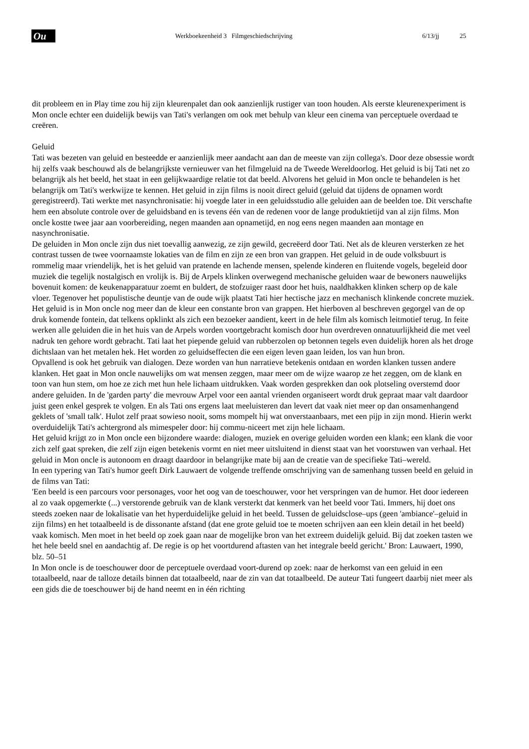Ou
Werkboekeenheid 3 Filmgeschiedschrijving 6/13/jj 25
dit probleem en in Play time zou hij zijn kleurenpalet dan ook aanzienlijk rustiger van toon houden. Als eerste kleurenexperiment is Mon oncle echter een duidelijk bewijs van Tati's verlangen om ook met behulp van kleur een cinema van perceptuele overdaad te creëren.
Geluid
Tati was bezeten van geluid en besteedde er aanzienlijk meer aandacht aan dan de meeste van zijn collega's. Door deze obsessie wordt hij zelfs vaak beschouwd als de belangrijkste vernieuwer van het filmgeluid na de Tweede Wereldoorlog. Het geluid is bij Tati net zo belangrijk als het beeld, het staat in een gelijkwaardige relatie tot dat beeld. Alvorens het geluid in Mon oncle te behandelen is het belangrijk om Tati's werkwijze te kennen. Het geluid in zijn films is nooit direct geluid (geluid dat tijdens de opnamen wordt geregistreerd). Tati werkte met nasynchronisatie: hij voegde later in een geluidsstudio alle geluiden aan de beelden toe. Dit verschafte hem een absolute controle over de geluidsband en is tevens één van de redenen voor de lange produktietijd van al zijn films. Mon oncle kostte twee jaar aan voorbereiding, negen maanden aan opnametijd, en nog eens negen maanden aan montage en nasynchronisatie.
De geluiden in Mon oncle zijn dus niet toevallig aanwezig, ze zijn gewild, gecreëerd door Tati. Net als de kleuren versterken ze het contrast tussen de twee voornaamste lokaties van de film en zijn ze een bron van grappen. Het geluid in de oude volksbuurt is rommelig maar vriendelijk, het is het geluid van pratende en lachende mensen, spelende kinderen en fluitende vogels, begeleid door muziek die tegelijk nostalgisch en vrolijk is. Bij de Arpels klinken overwegend mechanische geluiden waar de bewoners nauwelijks bovenuit komen: de keukenapparatuur zoemt en buldert, de stofzuiger raast door het huis, naaldhakken klinken scherp op de kale vloer. Tegenover het populistische deuntje van de oude wijk plaatst Tati hier hectische jazz en mechanisch klinkende concrete muziek. Het geluid is in Mon oncle nog meer dan de kleur een constante bron van grappen. Het hierboven al beschreven gegorgel van de op druk komende fontein, dat telkens opklinkt als zich een bezoeker aandient, keert in de hele film als komisch leitmotief terug. In feite werken alle geluiden die in het huis van de Arpels worden voortgebracht komisch door hun overdreven onnatuurlijkheid die met veel nadruk ten gehore wordt gebracht. Tati laat het piepende geluid van rubberzolen op betonnen tegels even duidelijk horen als het droge dichtslaan van het metalen hek. Het worden zo geluidseffecten die een eigen leven gaan leiden, los van hun bron.
Opvallend is ook het gebruik van dialogen. Deze worden van hun narratieve betekenis ontdaan en worden klanken tussen andere klanken. Het gaat in Mon oncle nauwelijks om wat mensen zeggen, maar meer om de wijze waarop ze het zeggen, om de klank en toon van hun stem, om hoe ze zich met hun hele lichaam uitdrukken. Vaak worden gesprekken dan ook plotseling overstemd door andere geluiden. In de 'garden party' die mevrouw Arpel voor een aantal vrienden organiseert wordt druk gepraat maar valt daardoor juist geen enkel gesprek te volgen. En als Tati ons ergens laat meeluisteren dan levert dat vaak niet meer op dan onsamenhangend geklets of 'small talk'. Hulot zelf praat sowieso nooit, soms mompelt hij wat onverstaanbaars, met een pijp in zijn mond. Hierin werkt overduidelijk Tati's achtergrond als mimespeler door: hij commu-niceert met zijn hele lichaam.
Het geluid krijgt zo in Mon oncle een bijzondere waarde: dialogen, muziek en overige geluiden worden een klank; een klank die voor zich zelf gaat spreken, die zelf zijn eigen betekenis vormt en niet meer uitsluitend in dienst staat van het voorstuwen van verhaal. Het geluid in Mon oncle is autonoom en draagt daardoor in belangrijke mate bij aan de creatie van de specifieke Tati–wereld.
In een typering van Tati's humor geeft Dirk Lauwaert de volgende treffende omschrijving van de samenhang tussen beeld en geluid in de films van Tati:
'Een beeld is een parcours voor personages, voor het oog van de toeschouwer, voor het verspringen van de humor. Het door iedereen al zo vaak opgemerkte (...) verstorende gebruik van de klank versterkt dat kenmerk van het beeld voor Tati. Immers, hij doet ons steeds zoeken naar de lokalisatie van het hyperduidelijke geluid in het beeld. Tussen de geluidsclose–ups (geen 'ambiance'–geluid in zijn films) en het totaalbeeld is de dissonante afstand (dat ene grote geluid toe te moeten schrijven aan een klein detail in het beeld) vaak komisch. Men moet in het beeld op zoek gaan naar de mogelijke bron van het extreem duidelijk geluid. Bij dat zoeken tasten we het hele beeld snel en aandachtig af. De regie is op het voortdurend aftasten van het integrale beeld gericht.' Bron: Lauwaert, 1990, blz. 50–51
In Mon oncle is de toeschouwer door de perceptuele overdaad voort-durend op zoek: naar de herkomst van een geluid in een totaalbeeld, naar de talloze details binnen dat totaalbeeld, naar de zin van dat totaalbeeld. De auteur Tati fungeert daarbij niet meer als een gids die de toeschouwer bij de hand neemt en in één richting